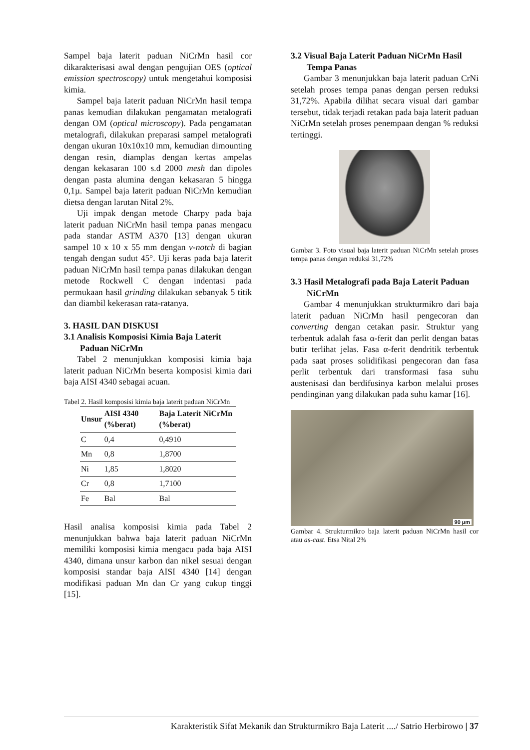Sampel baja laterit paduan NiCrMn hasil cor dikarakterisasi awal dengan pengujian OES (optical emission spectroscopy) untuk mengetahui komposisi kimia.
Sampel baja laterit paduan NiCrMn hasil tempa panas kemudian dilakukan pengamatan metalografi dengan OM (optical microscopy). Pada pengamatan metalografi, dilakukan preparasi sampel metalografi dengan ukuran 10x10x10 mm, kemudian dimounting dengan resin, diamplas dengan kertas ampelas dengan kekasaran 100 s.d 2000 mesh dan dipoles dengan pasta alumina dengan kekasaran 5 hingga 0,1µ. Sampel baja laterit paduan NiCrMn kemudian dietsa dengan larutan Nital 2%.
Uji impak dengan metode Charpy pada baja laterit paduan NiCrMn hasil tempa panas mengacu pada standar ASTM A370 [13] dengan ukuran sampel 10 x 10 x 55 mm dengan v-notch di bagian tengah dengan sudut 45°. Uji keras pada baja laterit paduan NiCrMn hasil tempa panas dilakukan dengan metode Rockwell C dengan indentasi pada permukaan hasil grinding dilakukan sebanyak 5 titik dan diambil kekerasan rata-ratanya.
3. HASIL DAN DISKUSI
3.1 Analisis Komposisi Kimia Baja Laterit Paduan NiCrMn
Tabel 2 menunjukkan komposisi kimia baja laterit paduan NiCrMn beserta komposisi kimia dari baja AISI 4340 sebagai acuan.
Tabel 2. Hasil komposisi kimia baja laterit paduan NiCrMn
| Unsur | AISI 4340 (%berat) | Baja Laterit NiCrMn (%berat) |
| --- | --- | --- |
| C | 0,4 | 0,4910 |
| Mn | 0,8 | 1,8700 |
| Ni | 1,85 | 1,8020 |
| Cr | 0,8 | 1,7100 |
| Fe | Bal | Bal |
Hasil analisa komposisi kimia pada Tabel 2 menunjukkan bahwa baja laterit paduan NiCrMn memiliki komposisi kimia mengacu pada baja AISI 4340, dimana unsur karbon dan nikel sesuai dengan komposisi standar baja AISI 4340 [14] dengan modifikasi paduan Mn dan Cr yang cukup tinggi [15].
3.2 Visual Baja Laterit Paduan NiCrMn Hasil Tempa Panas
Gambar 3 menunjukkan baja laterit paduan CrNi setelah proses tempa panas dengan persen reduksi 31,72%. Apabila dilihat secara visual dari gambar tersebut, tidak terjadi retakan pada baja laterit paduan NiCrMn setelah proses penempaan dengan % reduksi tertinggi.
Gambar 3. Foto visual baja laterit paduan NiCrMn setelah proses tempa panas dengan reduksi 31,72%
3.3 Hasil Metalografi pada Baja Laterit Paduan NiCrMn
Gambar 4 menunjukkan strukturmikro dari baja laterit paduan NiCrMn hasil pengecoran dan converting dengan cetakan pasir. Struktur yang terbentuk adalah fasa α-ferit dan perlit dengan batas butir terlihat jelas. Fasa α-ferit dendritik terbentuk pada saat proses solidifikasi pengecoran dan fasa perlit terbentuk dari transformasi fasa suhu austenisasi dan berdifusinya karbon melalui proses pendinginan yang dilakukan pada suhu kamar [16].
90 µm
Gambar 4. Strukturmikro baja laterit paduan NiCrMn hasil cor atau as-cast. Etsa Nital 2%
Karakteristik Sifat Mekanik dan Strukturmikro Baja Laterit ..../ Satrio Herbirowo | 37